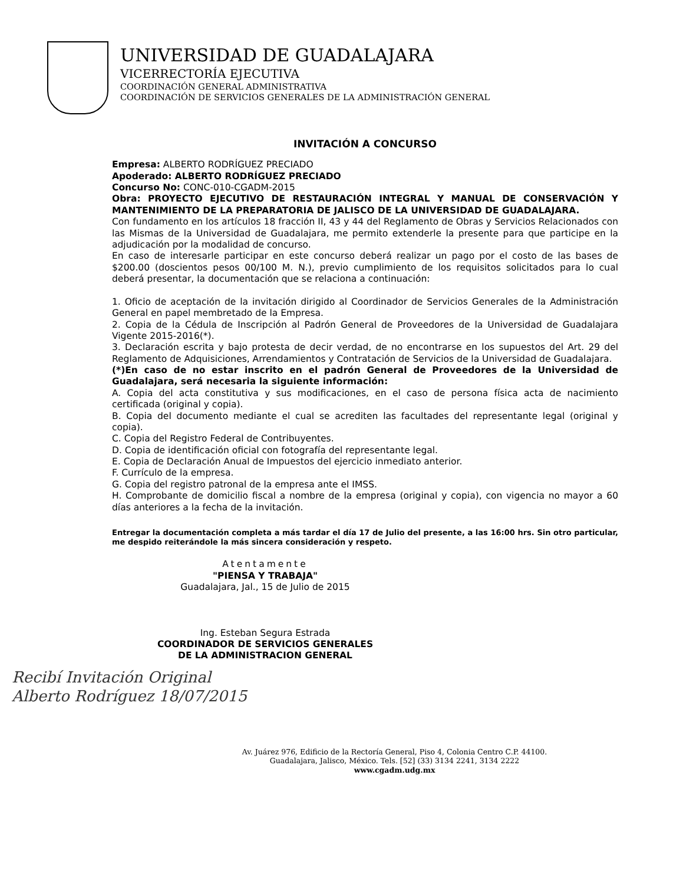UNIVERSIDAD DE GUADALAJARA
VICERRECTORÍA EJECUTIVA
COORDINACIÓN GENERAL ADMINISTRATIVA
COORDINACIÓN DE SERVICIOS GENERALES DE LA ADMINISTRACIÓN GENERAL
INVITACIÓN A CONCURSO
Empresa: ALBERTO RODRÍGUEZ PRECIADO
Apoderado: ALBERTO RODRÍGUEZ PRECIADO
Concurso No: CONC-010-CGADM-2015
Obra: PROYECTO EJECUTIVO DE RESTAURACIÓN INTEGRAL Y MANUAL DE CONSERVACIÓN Y MANTENIMIENTO DE LA PREPARATORIA DE JALISCO DE LA UNIVERSIDAD DE GUADALAJARA.
Con fundamento en los artículos 18 fracción II, 43 y 44 del Reglamento de Obras y Servicios Relacionados con las Mismas de la Universidad de Guadalajara, me permito extenderle la presente para que participe en la adjudicación por la modalidad de concurso.
En caso de interesarle participar en este concurso deberá realizar un pago por el costo de las bases de $200.00 (doscientos pesos 00/100 M. N.), previo cumplimiento de los requisitos solicitados para lo cual deberá presentar, la documentación que se relaciona a continuación:
1. Oficio de aceptación de la invitación dirigido al Coordinador de Servicios Generales de la Administración General en papel membretado de la Empresa.
2. Copia de la Cédula de Inscripción al Padrón General de Proveedores de la Universidad de Guadalajara Vigente 2015-2016(*).
3. Declaración escrita y bajo protesta de decir verdad, de no encontrarse en los supuestos del Art. 29 del Reglamento de Adquisiciones, Arrendamientos y Contratación de Servicios de la Universidad de Guadalajara.
(*)En caso de no estar inscrito en el padrón General de Proveedores de la Universidad de Guadalajara, será necesaria la siguiente información:
A. Copia del acta constitutiva y sus modificaciones, en el caso de persona física acta de nacimiento certificada (original y copia).
B. Copia del documento mediante el cual se acrediten las facultades del representante legal (original y copia).
C. Copia del Registro Federal de Contribuyentes.
D. Copia de identificación oficial con fotografía del representante legal.
E. Copia de Declaración Anual de Impuestos del ejercicio inmediato anterior.
F. Currículo de la empresa.
G. Copia del registro patronal de la empresa ante el IMSS.
H. Comprobante de domicilio fiscal a nombre de la empresa (original y copia), con vigencia no mayor a 60 días anteriores a la fecha de la invitación.
Entregar la documentación completa a más tardar el día 17 de Julio del presente, a las 16:00 hrs. Sin otro particular, me despido reiterándole la más sincera consideración y respeto.
Atentamente
"PIENSA Y TRABAJA"
Guadalajara, Jal., 15 de Julio de 2015
Ing. Esteban Segura Estrada
COORDINADOR DE SERVICIOS GENERALES
DE LA ADMINISTRACION GENERAL
Recibí Invitación Original
Alberto Rodríguez 18/07/2015
Av. Juárez 976, Edificio de la Rectoría General, Piso 4, Colonia Centro C.P. 44100.
Guadalajara, Jalisco, México. Tels. [52] (33) 3134 2241, 3134 2222
www.cgadm.udg.mx